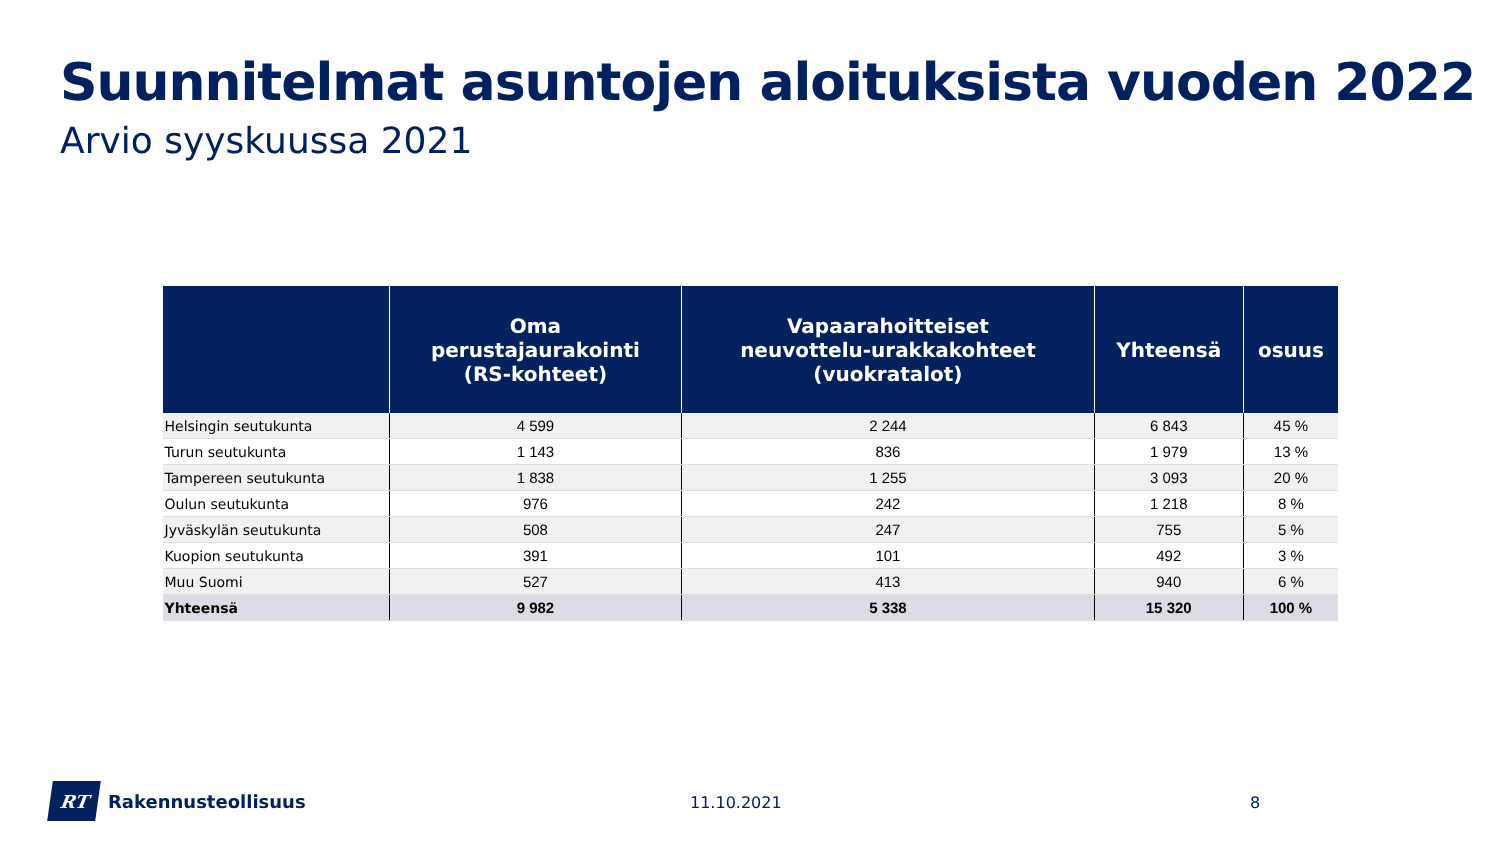Suunnitelmat asuntojen aloituksista vuoden 2022
Arvio syyskuussa 2021
| | Oma perustajaurakointi (RS-kohteet) | Vapaarahoitteiset neuvottelu-urakkakohteet (vuokratalot) | Yhteensä | osuus |
| --- | --- | --- | --- | --- |
| Helsingin seutukunta | 4 599 | 2 244 | 6 843 | 45 % |
| Turun seutukunta | 1 143 | 836 | 1 979 | 13 % |
| Tampereen seutukunta | 1 838 | 1 255 | 3 093 | 20 % |
| Oulun seutukunta | 976 | 242 | 1 218 | 8 % |
| Jyväskylän seutukunta | 508 | 247 | 755 | 5 % |
| Kuopion seutukunta | 391 | 101 | 492 | 3 % |
| Muu Suomi | 527 | 413 | 940 | 6 % |
| Yhteensä | 9 982 | 5 338 | 15 320 | 100 % |
RT
Rakennusteollisuus
11.10.2021 8